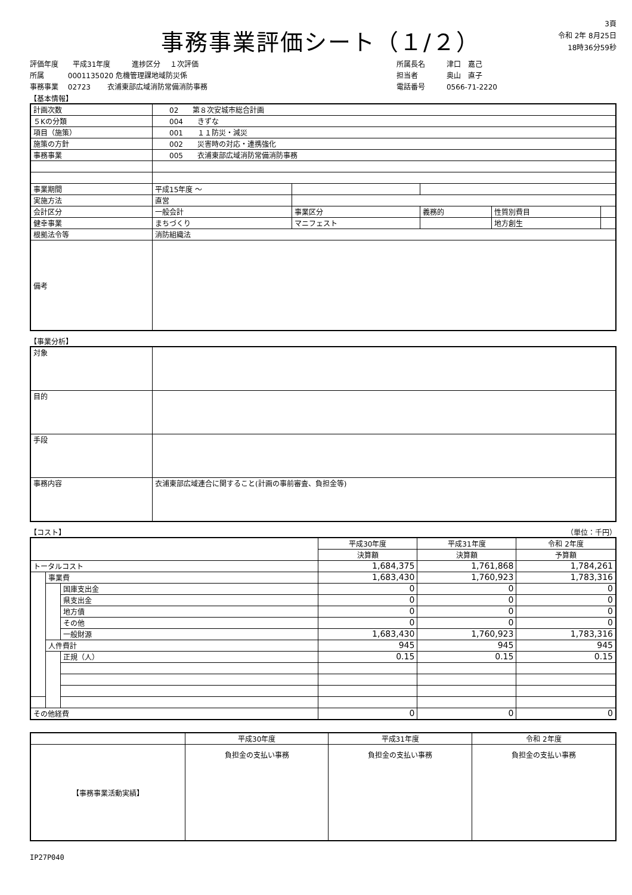事務事業評価シート（１/２）
3頁
令和 2年 8月25日
18時36分59秒
評価年度　　平成31年度　　　進捗区分　 １次評価
所属　　　 0001135020 危機管理課地域防災係
事務事業　 02723　　 衣浦東部広域消防常備消防事務
所属長名　　　津口　嘉己
担当者　　　　奥山　直子
電話番号　　　0566-71-2220
【基本情報】
| 計画次数 | 02 第８次安城市総合計画 | | | | |
| ５Kの分類 | 004 きずな | | | | |
| 項目（施策） | 001 １１防災・減災 | | | | |
| 施策の方針 | 002 災害時の対応・連携強化 | | | | |
| 事務事業 | 005 衣浦東部広域消防常備消防事務 | | | | |
| 事業期間 | 平成15年度 ～ | | | | |
| 実施方法 | 直営 | | | | |
| 会計区分 | 一般会計 | 事業区分 | 義務的 | 性質別費目 | |
| 健幸事業 | まちづくり | マニフェスト | | 地方創生 | |
| 根拠法令等 | 消防組織法 | | | | |
| 備考 | | | | | |
【事業分析】
| 対象 | |
| 目的 | |
| 手段 | |
| 事務内容 | 衣浦東部広域連合に関すること(計画の事前審査、負担金等) |
【コスト】 （単位：千円）
| | | | 平成30年度 | 平成31年度 | 令和 2年度 |
| | | | 決算額 | 決算額 | 予算額 |
| トータルコスト | | | 1,684,375 | 1,761,868 | 1,784,261 |
| | 事業費 | | 1,683,430 | 1,760,923 | 1,783,316 |
| | | 国庫支出金 | 0 | 0 | 0 |
| | | 県支出金 | 0 | 0 | 0 |
| | | 地方債 | 0 | 0 | 0 |
| | | その他 | 0 | 0 | 0 |
| | | 一般財源 | 1,683,430 | 1,760,923 | 1,783,316 |
| | 人件費計 | | 945 | 945 | 945 |
| | | 正規（人） | 0.15 | 0.15 | 0.15 |
| その他経費 | | | 0 | 0 | 0 |
| | 平成30年度 | 平成31年度 | 令和 2年度 |
| 【事務事業活動実績】 | 負担金の支払い事務 | 負担金の支払い事務 | 負担金の支払い事務 |
IP27P040